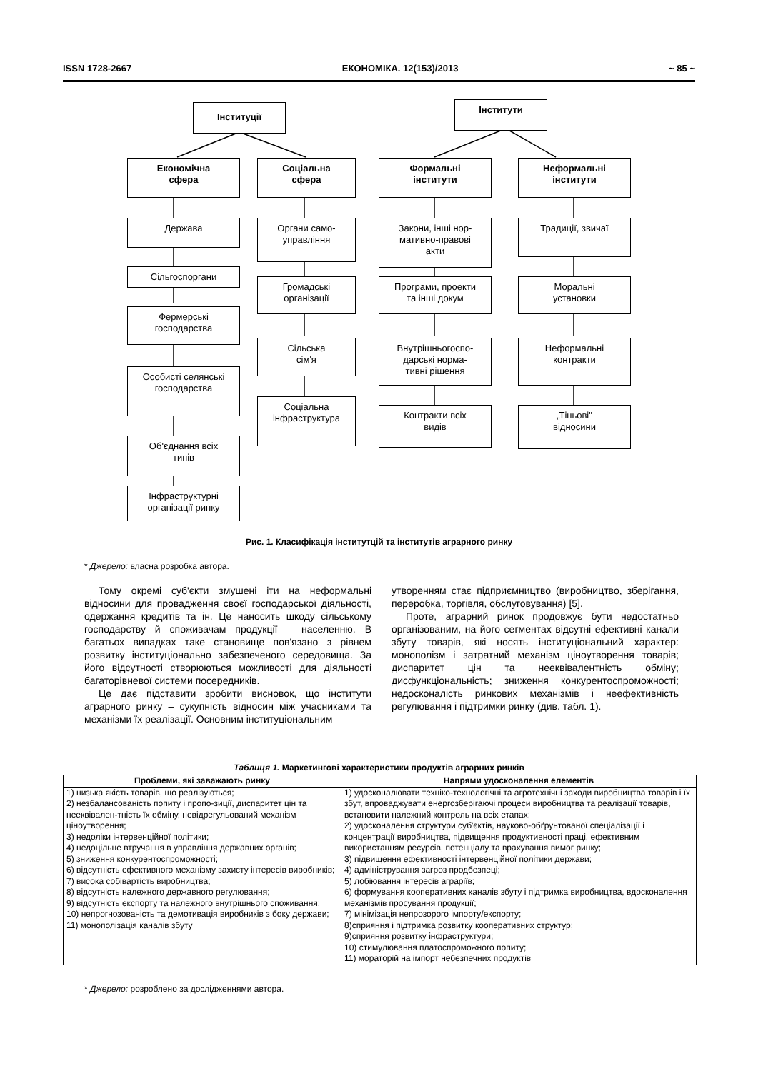ISSN 1728-2667 ЕКОНОМІКА. 12(153)/2013 ~ 85 ~
Інституції Інститути
Економічна
сфера
Соціальна
сфера
Формальні
інститути
Неформальні
інститути
Держава
Сільгоспоргани
Фермерські
господарства
Особисті селянські
господарства
Об'єднання всіх
типів
Інфраструктурні
організації ринку
Органи само-
управління
Громадські
організації
Сільська
сім'я
Соціальна
інфраструктура
Закони, інші нор-
мативно-правові
акти
Програми, проекти
та інші докум
Внутрішньогоспо-
дарські норма-
тивні рішення
Контракти всіх
видів
Традиції, звичаї
Моральні
установки
Неформальні
контракти
„Тіньові"
відносини
Рис. 1. Класифікація інститутцій та інститутів аграрного ринку
* Джерело: власна розробка автора.
Тому окремі суб'єкти змушені іти на неформальні відносини для провадження своєї господарської діяльності, одержання кредитів та ін. Це наносить шкоду сільському господарству й споживачам продукції – населенню. В багатьох випадках таке становище пов'язано з рівнем розвитку інституціонально забезпеченого середовища. За його відсутності створюються можливості для діяльності багаторівневої системи посередників.
Це дає підставити зробити висновок, що інститути аграрного ринку – сукупність відносин між учасниками та механізми їх реалізації. Основним інституціональним
утворенням стає підприємництво (виробництво, зберігання, переробка, торгівля, обслуговування) [5].
Проте, аграрний ринок продовжує бути недостатньо організованим, на його сегментах відсутні ефективні канали збуту товарів, які носять інституціональний характер: монополізм і затратний механізм ціноутворення товарів; диспаритет цін та нееквівалентність обміну; дисфункціональність; зниження конкурентоспроможності; недосконалість ринкових механізмів і неефективність регулювання і підтримки ринку (див. табл. 1).
Таблиця 1. Маркетингові характеристики продуктів аграрних ринків
| Проблеми, які заважають ринку | Напрями удосконалення елементів |
| --- | --- |
| 1) низька якість товарів, що реалізуються; 2) незбалансованість попиту і пропо-зиції, диспаритет цін та нееквівален-тність їх обміну, невідрегульований механізм ціноутворення; 3) недоліки інтервенційної політики; 4) недоцільне втручання в управління державних органів; 5) зниження конкурентоспроможності; 6) відсутність ефективного механізму захисту інтересів виробників; 7) висока собівартість виробництва; 8) відсутність належного державного регулювання; 9) відсутність експорту та належного внутрішнього споживання; 10) непрогнозованість та демотивація виробників з боку держави; 11) монополізація каналів збуту | 1) удосконалювати техніко-технологічні та агротехнічні заходи виробництва товарів і їх збут, впроваджувати енергозберігаючі процеси виробництва та реалізації товарів, встановити належний контроль на всіх етапах; 2) удосконалення структури суб'єктів, науково-обґрунтованої спеціалізації і концентрації виробництва, підвищення продуктивності праці, ефективним використанням ресурсів, потенціалу та врахування вимог ринку; 3) підвищення ефективності інтервенційної політики держави; 4) адміністрування загроз продбезпеці; 5) лобіювання інтересів аграріїв; 6) формування кооперативних каналів збуту і підтримка виробництва, вдосконалення механізмів просування продукції; 7) мінімізація непрозорого імпорту/експорту; 8)сприяння і підтримка розвитку кооперативних структур; 9)сприяння розвитку інфраструктури; 10) стимулювання платоспроможного попиту; 11) мораторій на імпорт небезпечних продуктів |
* Джерело: розроблено за дослідженнями автора.